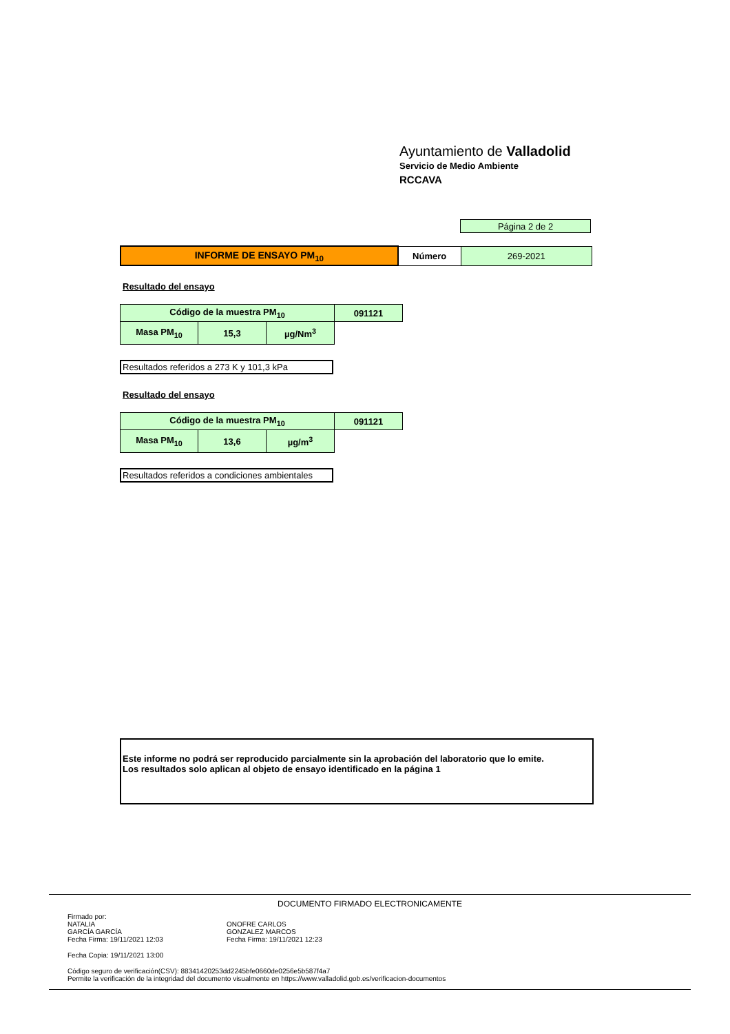Ayuntamiento de Valladolid
Servicio de Medio Ambiente
RCCAVA
| Página 2 de 2 |
| INFORME DE ENSAYO PM<sub>10</sub> | Número | 269-2021 |
Resultado del ensayo
| Código de la muestra PM<sub>10</sub> | | | 091121 |
| Masa PM<sub>10</sub> | 15,3 | µg/Nm<sup>3</sup> | |
Resultados referidos a 273 K y 101,3 kPa
Resultado del ensayo
| Código de la muestra PM<sub>10</sub> | | | 091121 |
| Masa PM<sub>10</sub> | 13,6 | µg/m<sup>3</sup> | |
Resultados referidos a condiciones ambientales
Este informe no podrá ser reproducido parcialmente sin la aprobación del laboratorio que lo emite.
Los resultados solo aplican al objeto de ensayo identificado en la página 1
DOCUMENTO FIRMADO ELECTRONICAMENTE
Firmado por:
NATALIA
GARCÍA GARCÍA
Fecha Firma: 19/11/2021 12:03
ONOFRE CARLOS
GONZALEZ MARCOS
Fecha Firma: 19/11/2021 12:23
Fecha Copia: 19/11/2021 13:00
Código seguro de verificación(CSV): 88341420253dd2245bfe0660de0256e5b587f4a7
Permite la verificación de la integridad del documento visualmente en https://www.valladolid.gob.es/verificacion-documentos